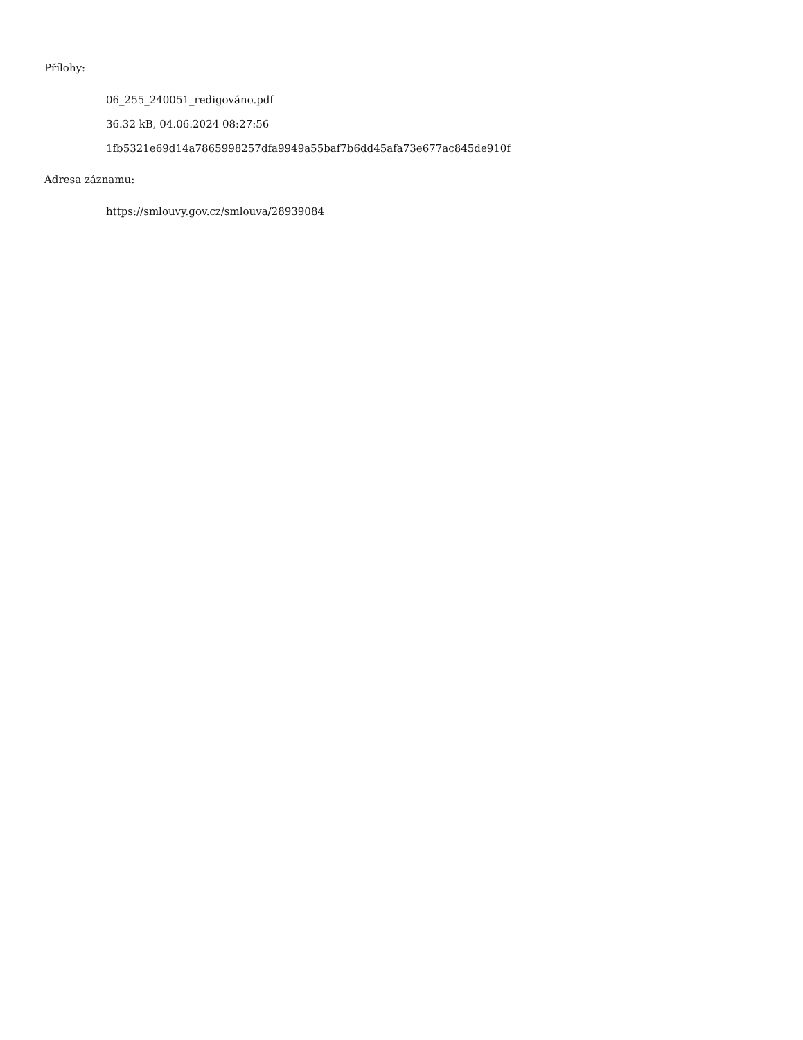Přílohy:
06_255_240051_redigováno.pdf
36.32 kB, 04.06.2024 08:27:56
1fb5321e69d14a7865998257dfa9949a55baf7b6dd45afa73e677ac845de910f
Adresa záznamu:
https://smlouvy.gov.cz/smlouva/28939084